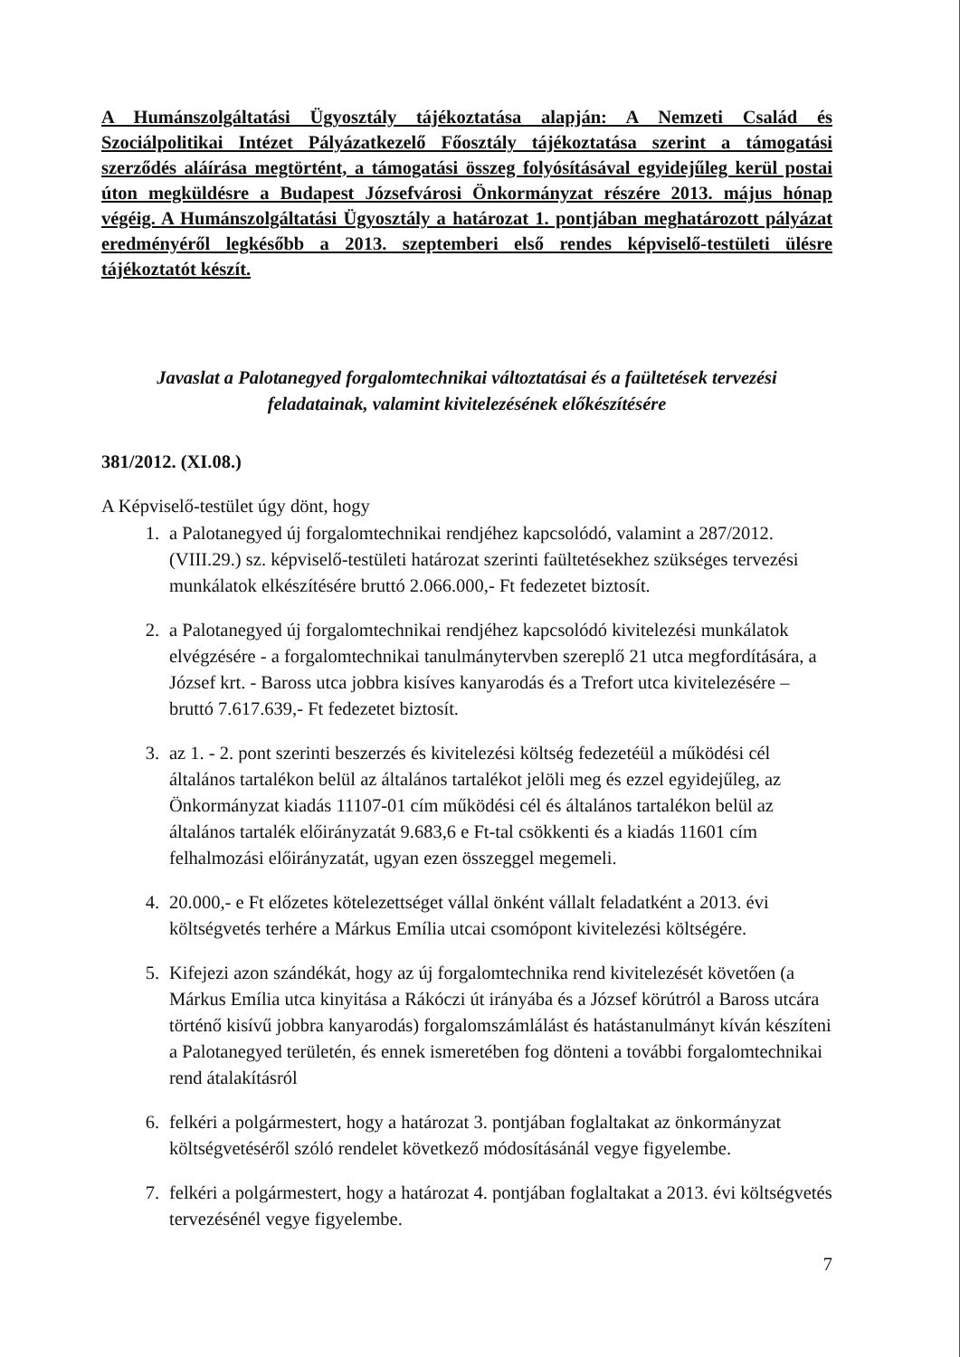A Humánszolgáltatási Ügyosztály tájékoztatása alapján: A Nemzeti Család és Szociálpolitikai Intézet Pályázatkezelő Főosztály tájékoztatása szerint a támogatási szerződés aláírása megtörtént, a támogatási összeg folyósításával egyidejűleg kerül postai úton megküldésre a Budapest Józsefvárosi Önkormányzat részére 2013. május hónap végéig. A Humánszolgáltatási Ügyosztály a határozat 1. pontjában meghatározott pályázat eredményéről legkésőbb a 2013. szeptemberi első rendes képviselő-testületi ülésre tájékoztatót készít.
Javaslat a Palotanegyed forgalomtechnikai változtatásai és a faültetések tervezési
feladatainak, valamint kivitelezésének előkészítésére
381/2012. (XI.08.)
A Képviselő-testület úgy dönt, hogy
1. a Palotanegyed új forgalomtechnikai rendjéhez kapcsolódó, valamint a 287/2012. (VIII.29.) sz. képviselő-testületi határozat szerinti faültetésekhez szükséges tervezési munkálatok elkészítésére bruttó 2.066.000,- Ft fedezetet biztosít.
2. a Palotanegyed új forgalomtechnikai rendjéhez kapcsolódó kivitelezési munkálatok elvégzésére - a forgalomtechnikai tanulmánytervben szereplő 21 utca megfordítására, a József krt. - Baross utca jobbra kisíves kanyarodás és a Trefort utca kivitelezésére – bruttó 7.617.639,- Ft fedezetet biztosít.
3. az 1. - 2. pont szerinti beszerzés és kivitelezési költség fedezetéül a működési cél általános tartalékon belül az általános tartalékot jelöli meg és ezzel egyidejűleg, az Önkormányzat kiadás 11107-01 cím működési cél és általános tartalékon belül az általános tartalék előirányzatát 9.683,6 e Ft-tal csökkenti és a kiadás 11601 cím felhalmozási előirányzatát, ugyan ezen összeggel megemeli.
4. 20.000,- e Ft előzetes kötelezettséget vállal önként vállalt feladatként a 2013. évi költségvetés terhére a Márkus Emília utcai csomópont kivitelezési költségére.
5. Kifejezi azon szándékát, hogy az új forgalomtechnika rend kivitelezését követően (a Márkus Emília utca kinyitása a Rákóczi út irányába és a József körútról a Baross utcára történő kisívű jobbra kanyarodás) forgalomszámlálást és hatástanulmányt kíván készíteni a Palotanegyed területén, és ennek ismeretében fog dönteni a további forgalomtechnikai rend átalakításról
6. felkéri a polgármestert, hogy a határozat 3. pontjában foglaltakat az önkormányzat költségvetéséről szóló rendelet következő módosításánál vegye figyelembe.
7. felkéri a polgármestert, hogy a határozat 4. pontjában foglaltakat a 2013. évi költségvetés tervezésénél vegye figyelembe.
7